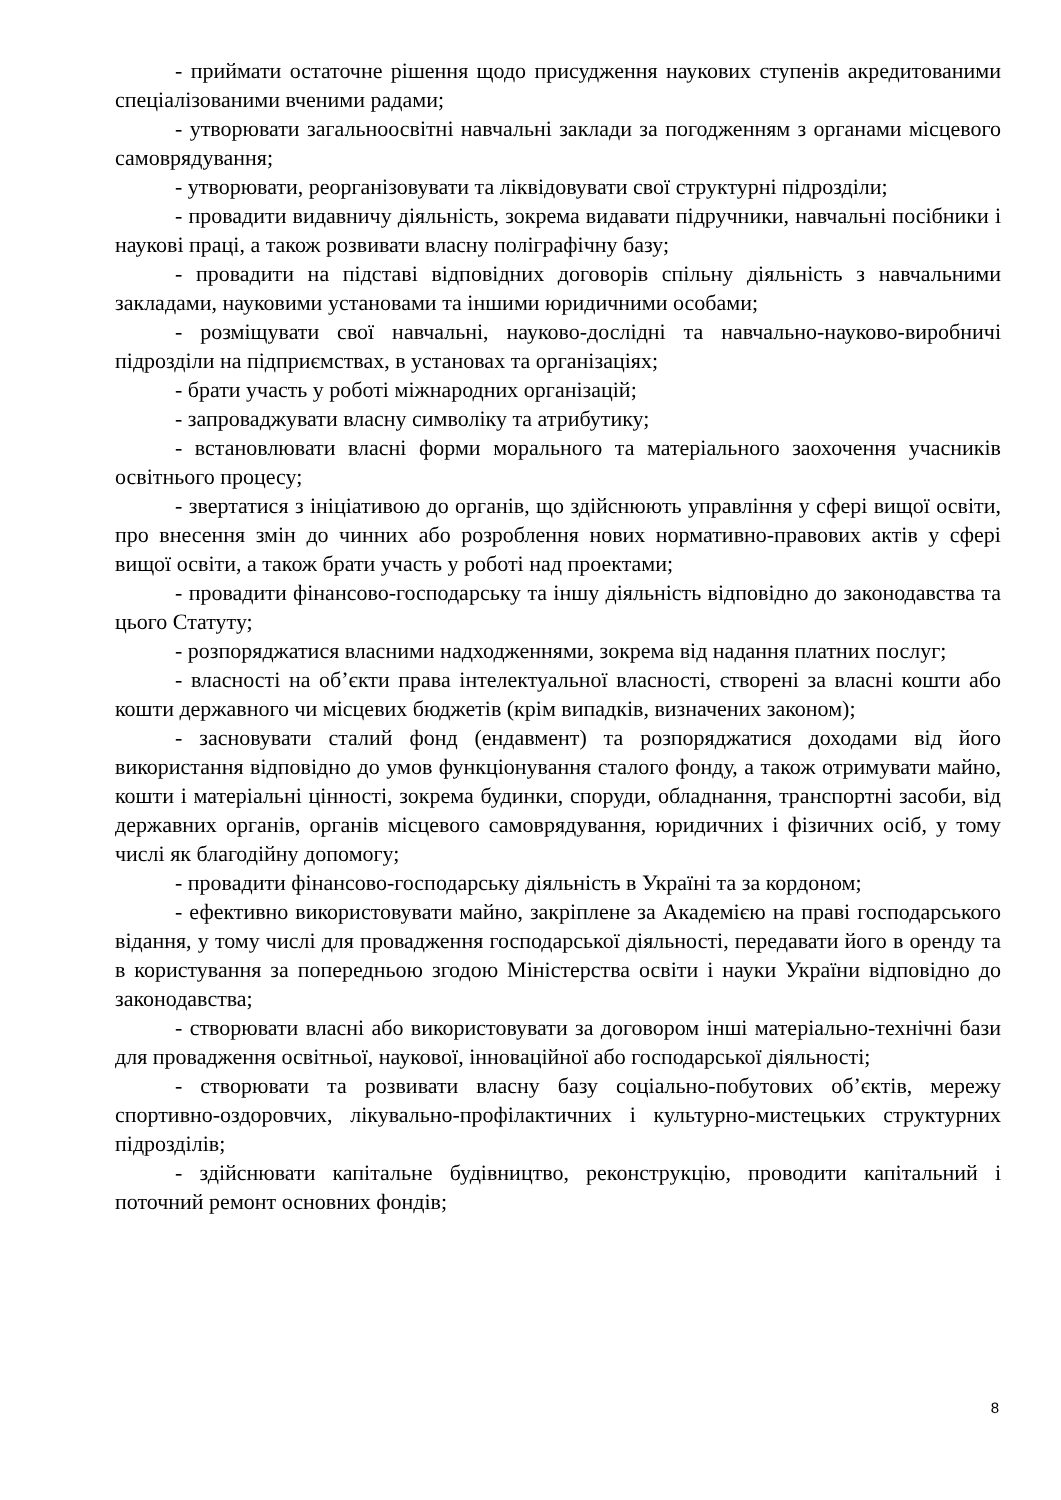- приймати остаточне рішення щодо присудження наукових ступенів акредитованими спеціалізованими вченими радами;
- утворювати загальноосвітні навчальні заклади за погодженням з органами місцевого самоврядування;
- утворювати, реорганізовувати та ліквідовувати свої структурні підрозділи;
- провадити видавничу діяльність, зокрема видавати підручники, навчальні посібники і наукові праці, а також розвивати власну поліграфічну базу;
- провадити на підставі відповідних договорів спільну діяльність з навчальними закладами, науковими установами та іншими юридичними особами;
- розміщувати свої навчальні, науково-дослідні та навчально-науково-виробничі підрозділи на підприємствах, в установах та організаціях;
- брати участь у роботі міжнародних організацій;
- запроваджувати власну символіку та атрибутику;
- встановлювати власні форми морального та матеріального заохочення учасників освітнього процесу;
- звертатися з ініціативою до органів, що здійснюють управління у сфері вищої освіти, про внесення змін до чинних або розроблення нових нормативно-правових актів у сфері вищої освіти, а також брати участь у роботі над проектами;
- провадити фінансово-господарську та іншу діяльність відповідно до законодавства та цього Статуту;
- розпоряджатися власними надходженнями, зокрема від надання платних послуг;
- власності на об’єкти права інтелектуальної власності, створені за власні кошти або кошти державного чи місцевих бюджетів (крім випадків, визначених законом);
- засновувати сталий фонд (ендавмент) та розпоряджатися доходами від його використання відповідно до умов функціонування сталого фонду, а також отримувати майно, кошти і матеріальні цінності, зокрема будинки, споруди, обладнання, транспортні засоби, від державних органів, органів місцевого самоврядування, юридичних і фізичних осіб, у тому числі як благодійну допомогу;
- провадити фінансово-господарську діяльність в Україні та за кордоном;
- ефективно використовувати майно, закріплене за Академією на праві господарського відання, у тому числі для провадження господарської діяльності, передавати його в оренду та в користування за попередньою згодою Міністерства освіти і науки України відповідно до законодавства;
- створювати власні або використовувати за договором інші матеріально-технічні бази для провадження освітньої, наукової, інноваційної або господарської діяльності;
- створювати та розвивати власну базу соціально-побутових об’єктів, мережу спортивно-оздоровчих, лікувально-профілактичних і культурно-мистецьких структурних підрозділів;
- здійснювати капітальне будівництво, реконструкцію, проводити капітальний і поточний ремонт основних фондів;
8